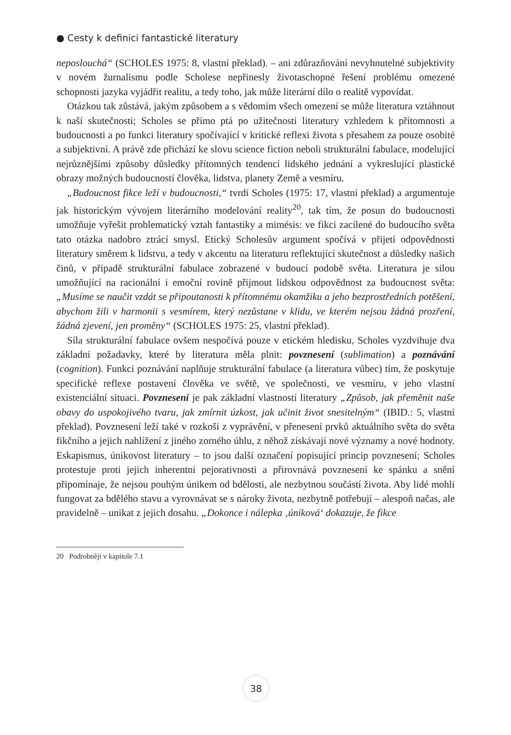● Cesty k definici fantastické literatury
neposlouchá“ (SCHOLES 1975: 8, vlastní překlad). – ani zdůrazňování nevyhnutelné subjektivity v novém žurnalismu podle Scholese nepřinesly životaschopné řešení problému omezené schopnosti jazyka vyjádřit realitu, a tedy toho, jak může literární dílo o realitě vypovídat.
Otázkou tak zůstává, jakým způsobem a s vědomím všech omezení se může literatura vztáhnout k naší skutečnosti; Scholes se přímo ptá po užitečnosti literatury vzhledem k přítomnosti a budoucnosti a po funkci literatury spočívající v kritické reflexi života s přesahem za pouze osobité a subjektivní. A právě zde přichází ke slovu science fiction neboli strukturální fabulace, modelující nejrůznějšími způsoby důsledky přítomných tendencí lidského jednání a vykreslující plastické obrazy možných budoucností člověka, lidstva, planety Země a vesmíru.
„Budoucnost fikce leží v budoucnosti,“ tvrdí Scholes (1975: 17, vlastní překlad) a argumentuje jak historickým vývojem literárního modelování reality<sup>20</sup>, tak tím, že posun do budoucnosti umožňuje vyřešit problematický vztah fantastiky a mimésis: ve fikci zacílené do budoucího světa tato otázka nadobro ztrácí smysl. Etický Scholesův argument spočívá v přijetí odpovědnosti literatury směrem k lidstvu, a tedy v akcentu na literaturu reflektující skutečnost a důsledky našich činů, v případě strukturální fabulace zobrazené v budoucí podobě světa. Literatura je silou umožňující na racionální i emoční rovině přijmout lidskou odpovědnost za budoucnost světa: „Musíme se naučit vzdát se připoutanosti k přítomnému okamžiku a jeho bezprostředních potěšení, abychom žili v harmonii s vesmírem, který nezůstane v klidu, ve kterém nejsou žádná prozření, žádná zjevení, jen proměny“ (SCHOLES 1975: 25, vlastní překlad).
Síla strukturální fabulace ovšem nespočívá pouze v etickém hledisku, Scholes vyzdvihuje dva základní požadavky, které by literatura měla plnit: povznesení (sublimation) a poznávání (cognition). Funkci poznávání naplňuje strukturální fabulace (a literatura vůbec) tím, že poskytuje specifické reflexe postavení člověka ve světě, ve společnosti, ve vesmíru, v jeho vlastní existenciální situaci. Povznesení je pak základní vlastností literatury „Způsob, jak přeměnit naše obavy do uspokojivého tvaru, jak zmírnit úzkost, jak učinit život snesitelným“ (IBID.: 5, vlastní překlad). Povznesení leží také v rozkoši z vyprávění, v přenesení prvků aktuálního světa do světa fikčního a jejich nahlížení z jiného zorného úhlu, z něhož získávají nové významy a nové hodnoty. Eskapismus, únikovost literatury – to jsou další označení popisující princip povznesení; Scholes protestuje proti jejich inherentní pejorativnosti a přirovnává povznesení ke spánku a snění připomínaje, že nejsou pouhým únikem od bdělosti, ale nezbytnou součástí života. Aby lidé mohli fungovat za bdělého stavu a vyrovnávat se s nároky života, nezbytně potřebují – alespoň načas, ale pravidelně – unikat z jejich dosahu. „Dokonce i nálepka ‚úniková‘ dokazuje, že fikce
20 Podrobněji v kapitole 7.1
38